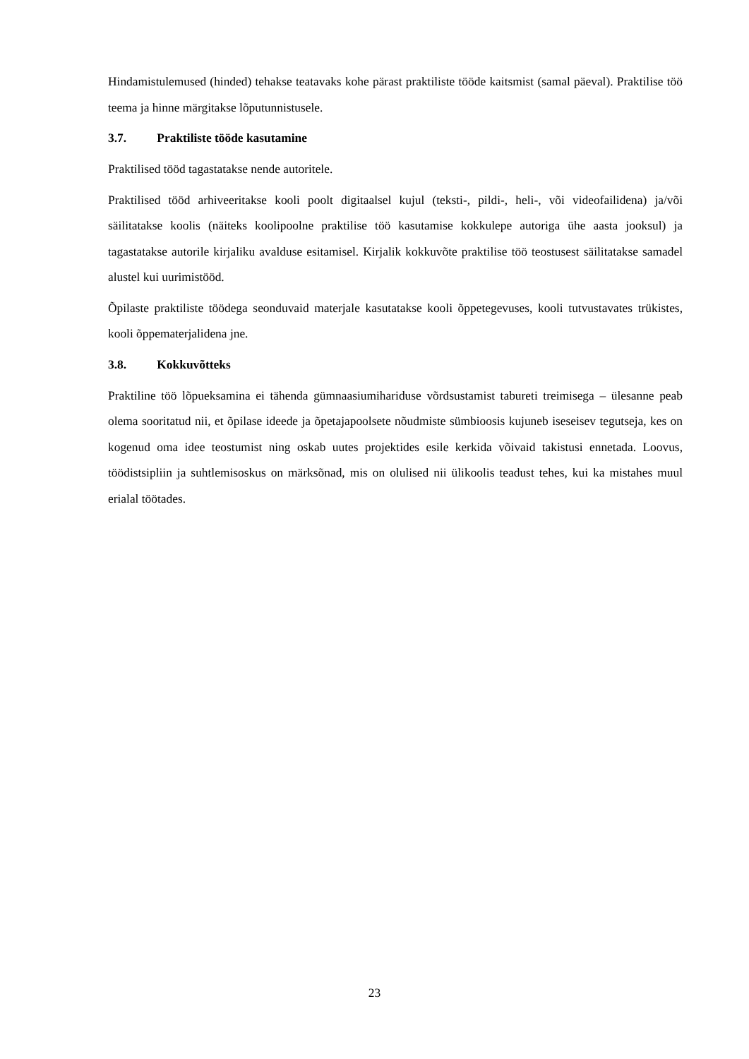Hindamistulemused (hinded) tehakse teatavaks kohe pärast praktiliste tööde kaitsmist (samal päeval). Praktilise töö teema ja hinne märgitakse lõputunnistusele.
3.7. Praktiliste tööde kasutamine
Praktilised tööd tagastatakse nende autoritele.
Praktilised tööd arhiveeritakse kooli poolt digitaalsel kujul (teksti-, pildi-, heli-, või videofailidena) ja/või säilitatakse koolis (näiteks koolipoolne praktilise töö kasutamise kokkulepe autoriga ühe aasta jooksul) ja tagastatakse autorile kirjaliku avalduse esitamisel. Kirjalik kokkuvõte praktilise töö teostusest säilitatakse samadel alustel kui uurimistööd.
Õpilaste praktiliste töödega seonduvaid materjale kasutatakse kooli õppetegevuses, kooli tutvustavates trükistes, kooli õppematerjalidena jne.
3.8. Kokkuvõtteks
Praktiline töö lõpueksamina ei tähenda gümnaasiumihariduse võrdsustamist tabureti treimisega – ülesanne peab olema sooritatud nii, et õpilase ideede ja õpetajapoolsete nõudmiste sümbioosis kujuneb iseseisev tegutseja, kes on kogenud oma idee teostumist ning oskab uutes projektides esile kerkida võivaid takistusi ennetada. Loovus, töödistsipliin ja suhtlemisoskus on märksõnad, mis on olulised nii ülikoolis teadust tehes, kui ka mistahes muul erialal töötades.
23